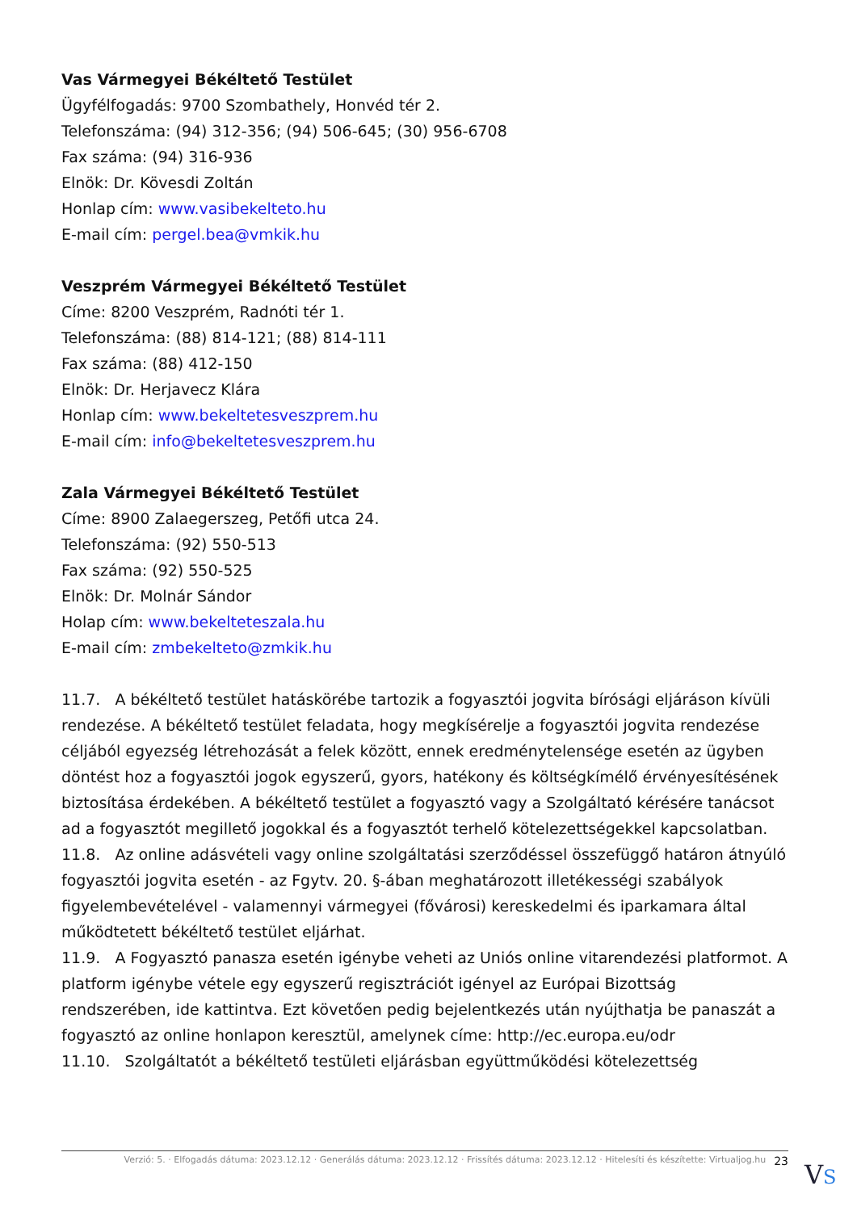Vas Vármegyei Békéltető Testület
Ügyfélfogadás: 9700 Szombathely, Honvéd tér 2.
Telefonszáma: (94) 312-356; (94) 506-645; (30) 956-6708
Fax száma: (94) 316-936
Elnök: Dr. Kövesdi Zoltán
Honlap cím: www.vasibekelteto.hu
E-mail cím: pergel.bea@vmkik.hu
Veszprém Vármegyei Békéltető Testület
Címe: 8200 Veszprém, Radnóti tér 1.
Telefonszáma: (88) 814-121; (88) 814-111
Fax száma: (88) 412-150
Elnök: Dr. Herjavecz Klára
Honlap cím: www.bekeltetesveszprem.hu
E-mail cím: info@bekeltetesveszprem.hu
Zala Vármegyei Békéltető Testület
Címe: 8900 Zalaegerszeg, Petőfi utca 24.
Telefonszáma: (92) 550-513
Fax száma: (92) 550-525
Elnök: Dr. Molnár Sándor
Holap cím: www.bekelteteszala.hu
E-mail cím: zmbekelteto@zmkik.hu
11.7. A békéltető testület hatáskörébe tartozik a fogyasztói jogvita bírósági eljáráson kívüli rendezése. A békéltető testület feladata, hogy megkísérelje a fogyasztói jogvita rendezése céljából egyezség létrehozását a felek között, ennek eredménytelensége esetén az ügyben döntést hoz a fogyasztói jogok egyszerű, gyors, hatékony és költségkímélő érvényesítésének biztosítása érdekében. A békéltető testület a fogyasztó vagy a Szolgáltató kérésére tanácsot ad a fogyasztót megillető jogokkal és a fogyasztót terhelő kötelezettségekkel kapcsolatban.
11.8. Az online adásvételi vagy online szolgáltatási szerződéssel összefüggő határon átnyúló fogyasztói jogvita esetén - az Fgytv. 20. §-ában meghatározott illetékességi szabályok figyelembevételével - valamennyi vármegyei (fővárosi) kereskedelmi és iparkamara által működtetett békéltető testület eljárhat.
11.9. A Fogyasztó panasza esetén igénybe veheti az Uniós online vitarendezési platformot. A platform igénybe vétele egy egyszerű regisztrációt igényel az Európai Bizottság rendszerében, ide kattintva. Ezt követően pedig bejelentkezés után nyújthatja be panaszát a fogyasztó az online honlapon keresztül, amelynek címe: http://ec.europa.eu/odr
11.10. Szolgáltatót a békéltető testületi eljárásban együttműködési kötelezettség
Verzió: 5. · Elfogadás dátuma: 2023.12.12 · Generálás dátuma: 2023.12.12 · Frissítés dátuma: 2023.12.12 · Hitelesíti és készítette: Virtualjog.hu 23
VS